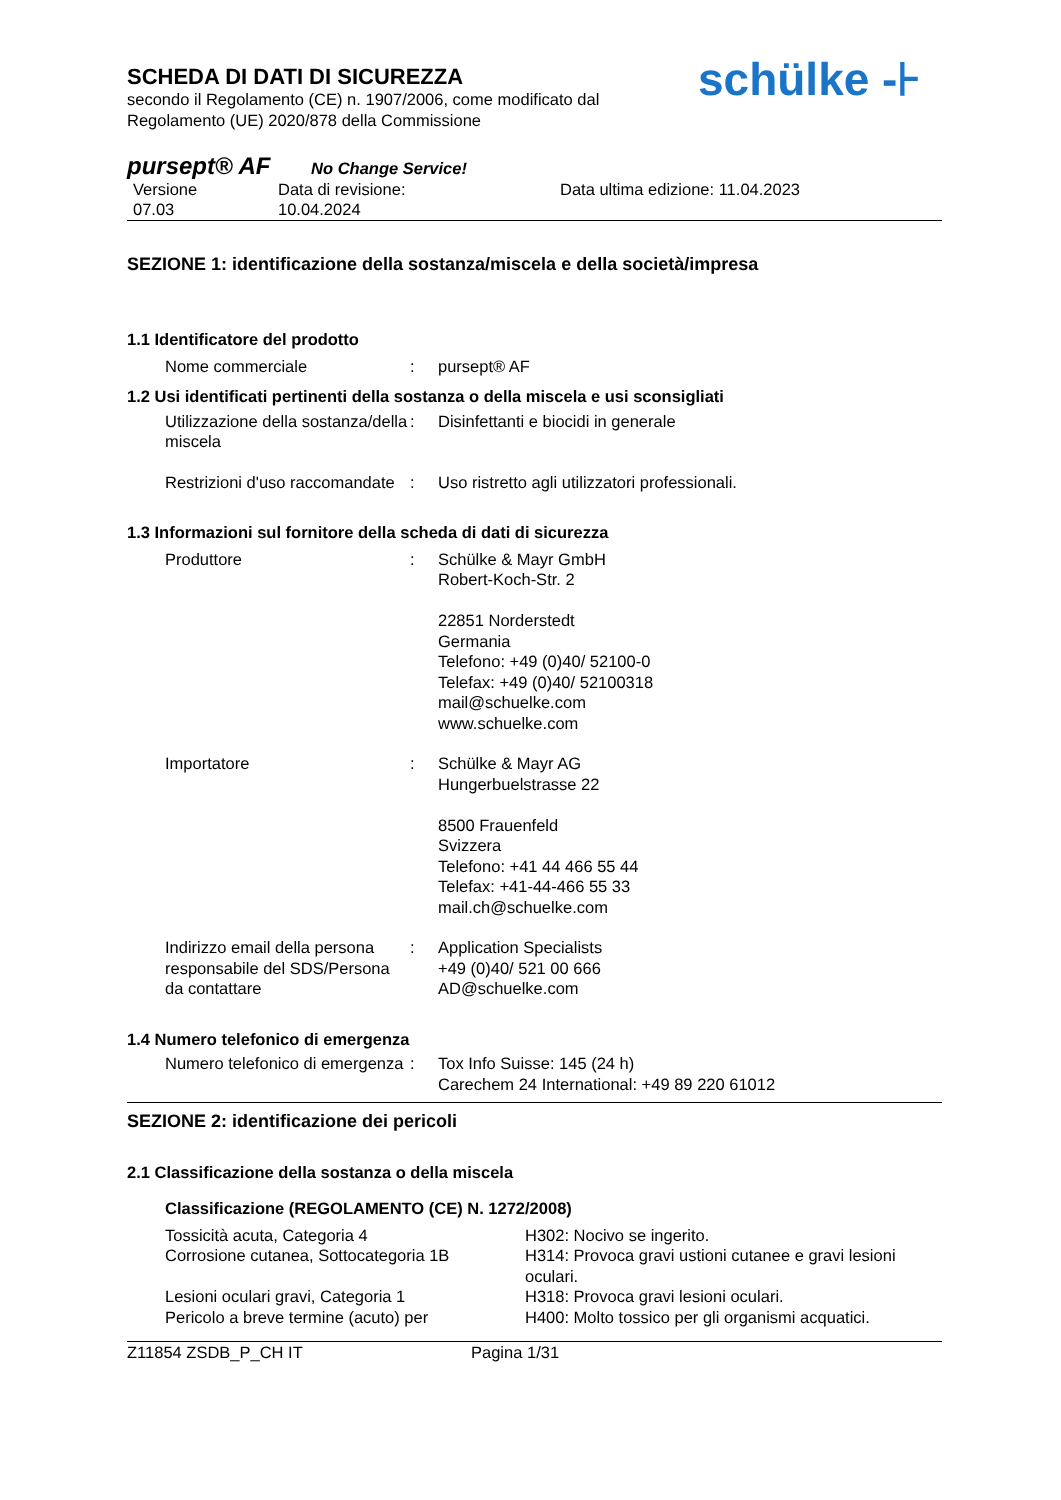schülke -⊦
SCHEDA DI DATI DI SICUREZZA
secondo il Regolamento (CE) n. 1907/2006, come modificato dal
Regolamento (UE) 2020/878 della Commissione
pursept® AF No Change Service!
Versione
07.03
Data di revisione:
10.04.2024
Data ultima edizione: 11.04.2023
SEZIONE 1: identificazione della sostanza/miscela e della società/impresa
1.1 Identificatore del prodotto
Nome commerciale : pursept® AF
1.2 Usi identificati pertinenti della sostanza o della miscela e usi sconsigliati
Utilizzazione della sostanza/della miscela
: Disinfettanti e biocidi in generale
Restrizioni d'uso raccomandate
: Uso ristretto agli utilizzatori professionali.
1.3 Informazioni sul fornitore della scheda di dati di sicurezza
Produttore : Schülke & Mayr GmbH
Robert-Koch-Str. 2
22851 Norderstedt
Germania
Telefono: +49 (0)40/ 52100-0
Telefax: +49 (0)40/ 52100318
mail@schuelke.com
www.schuelke.com
Importatore : Schülke & Mayr AG
Hungerbuelstrasse 22
8500 Frauenfeld
Svizzera
Telefono: +41 44 466 55 44
Telefax: +41-44-466 55 33
mail.ch@schuelke.com
Indirizzo email della persona responsabile del SDS/Persona da contattare
: Application Specialists
+49 (0)40/ 521 00 666
AD@schuelke.com
1.4 Numero telefonico di emergenza
Numero telefonico di emergenza
: Tox Info Suisse: 145 (24 h)
Carechem 24 International: +49 89 220 61012
SEZIONE 2: identificazione dei pericoli
2.1 Classificazione della sostanza o della miscela
Classificazione (REGOLAMENTO (CE) N. 1272/2008)
Tossicità acuta, Categoria 4
Corrosione cutanea, Sottocategoria 1B
Lesioni oculari gravi, Categoria 1
Pericolo a breve termine (acuto) per
H302: Nocivo se ingerito.
H314: Provoca gravi ustioni cutanee e gravi lesioni oculari.
H318: Provoca gravi lesioni oculari.
H400: Molto tossico per gli organismi acquatici.
Z11854 ZSDB_P_CH IT Pagina 1/31